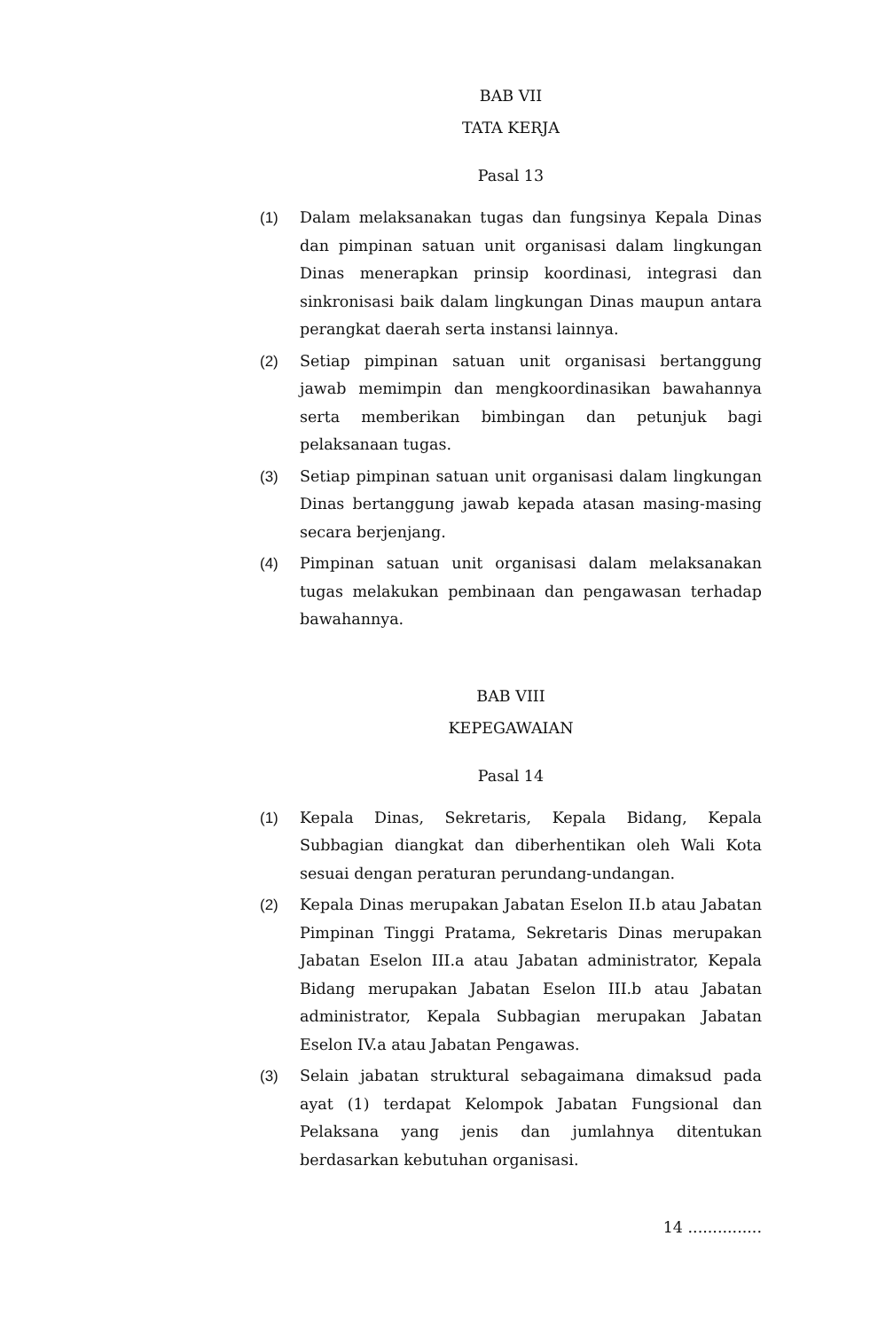BAB VII
TATA KERJA
Pasal 13
(1) Dalam melaksanakan tugas dan fungsinya Kepala Dinas dan pimpinan satuan unit organisasi dalam lingkungan Dinas menerapkan prinsip koordinasi, integrasi dan sinkronisasi baik dalam lingkungan Dinas maupun antara perangkat daerah serta instansi lainnya.
(2) Setiap pimpinan satuan unit organisasi bertanggung jawab memimpin dan mengkoordinasikan bawahannya serta memberikan bimbingan dan petunjuk bagi pelaksanaan tugas.
(3) Setiap pimpinan satuan unit organisasi dalam lingkungan Dinas bertanggung jawab kepada atasan masing-masing secara berjenjang.
(4) Pimpinan satuan unit organisasi dalam melaksanakan tugas melakukan pembinaan dan pengawasan terhadap bawahannya.
BAB VIII
KEPEGAWAIAN
Pasal 14
(1) Kepala Dinas, Sekretaris, Kepala Bidang, Kepala Subbagian diangkat dan diberhentikan oleh Wali Kota sesuai dengan peraturan perundang-undangan.
(2) Kepala Dinas merupakan Jabatan Eselon II.b atau Jabatan Pimpinan Tinggi Pratama, Sekretaris Dinas merupakan Jabatan Eselon III.a atau Jabatan administrator, Kepala Bidang merupakan Jabatan Eselon III.b atau Jabatan administrator, Kepala Subbagian merupakan Jabatan Eselon IV.a atau Jabatan Pengawas.
(3) Selain jabatan struktural sebagaimana dimaksud pada ayat (1) terdapat Kelompok Jabatan Fungsional dan Pelaksana yang jenis dan jumlahnya ditentukan berdasarkan kebutuhan organisasi.
14 ...............